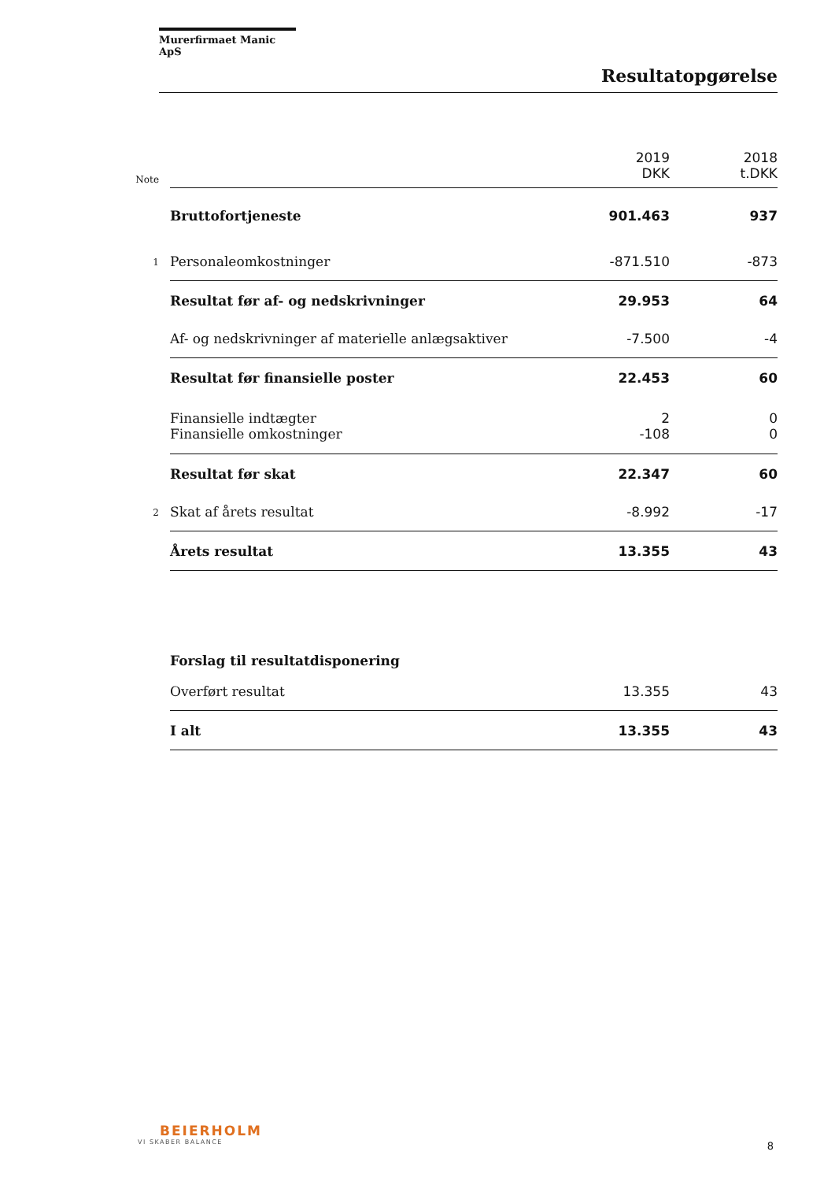Murerfirmaet Manic ApS
Resultatopgørelse
| Note | | 2019 DKK | 2018 t.DKK |
| | Bruttofortjeneste | 901.463 | 937 |
| 1 | Personaleomkostninger | -871.510 | -873 |
| | Resultat før af- og nedskrivninger | 29.953 | 64 |
| | Af- og nedskrivninger af materielle anlægsaktiver | -7.500 | -4 |
| | Resultat før finansielle poster | 22.453 | 60 |
| | Finansielle indtægter | 2 | 0 |
| | Finansielle omkostninger | -108 | 0 |
| | Resultat før skat | 22.347 | 60 |
| 2 | Skat af årets resultat | -8.992 | -17 |
| | Årets resultat | 13.355 | 43 |
| | Forslag til resultatdisponering | | |
| | Overført resultat | 13.355 | 43 |
| | I alt | 13.355 | 43 |
BEIERHOLM
VI SKABER BALANCE
8